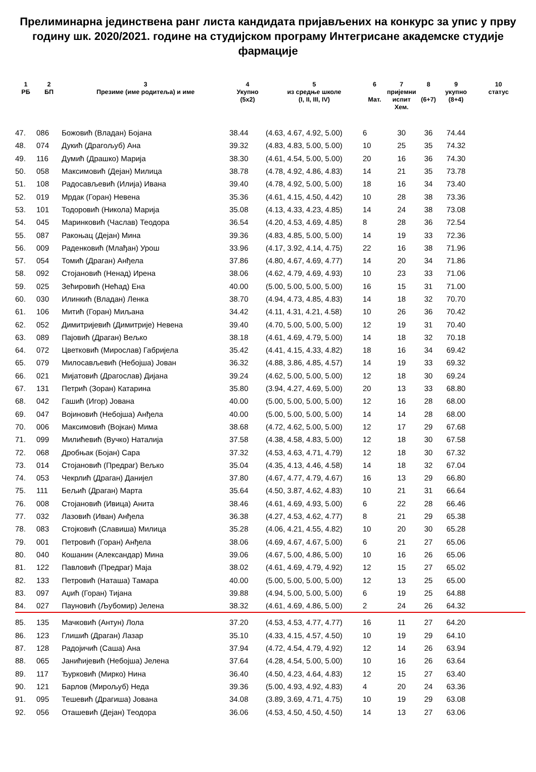Прелиминарна јединствена ранг листа кандидата пријављених на конкурс за упис у прву годину шк. 2020/2021. године на студијском програму Интегрисане академске студије фармације
| 1 РБ | 2 БП | 3 Презиме (име родитеља) и име | 4 Укупно (5x2) | 5 из средње школе (I, II, III, IV) | 6 Мат. | 7 пријемни испит Хем. | 8 (6+7) | 9 укупно (8+4) | 10 статус |
| --- | --- | --- | --- | --- | --- | --- | --- | --- | --- |
| 47. | 086 | Божовић (Владан) Бојана | 38.44 | (4.63, 4.67, 4.92, 5.00) | 6 | 30 | 36 | 74.44 | |
| 48. | 074 | Дукић (Драгољуб) Ана | 39.32 | (4.83, 4.83, 5.00, 5.00) | 10 | 25 | 35 | 74.32 | |
| 49. | 116 | Думић (Драшко) Марија | 38.30 | (4.61, 4.54, 5.00, 5.00) | 20 | 16 | 36 | 74.30 | |
| 50. | 058 | Максимовић (Дејан) Милица | 38.78 | (4.78, 4.92, 4.86, 4.83) | 14 | 21 | 35 | 73.78 | |
| 51. | 108 | Радосављевић (Илија) Ивана | 39.40 | (4.78, 4.92, 5.00, 5.00) | 18 | 16 | 34 | 73.40 | |
| 52. | 019 | Мрдак (Горан) Невена | 35.36 | (4.61, 4.15, 4.50, 4.42) | 10 | 28 | 38 | 73.36 | |
| 53. | 101 | Тодоровић (Никола) Марија | 35.08 | (4.13, 4.33, 4.23, 4.85) | 14 | 24 | 38 | 73.08 | |
| 54. | 045 | Маринковић (Часлав) Теодора | 36.54 | (4.20, 4.53, 4.69, 4.85) | 8 | 28 | 36 | 72.54 | |
| 55. | 087 | Ракоњац (Дејан) Мина | 39.36 | (4.83, 4.85, 5.00, 5.00) | 14 | 19 | 33 | 72.36 | |
| 56. | 009 | Раденковић (Млађан) Урош | 33.96 | (4.17, 3.92, 4.14, 4.75) | 22 | 16 | 38 | 71.96 | |
| 57. | 054 | Томић (Драган) Анђела | 37.86 | (4.80, 4.67, 4.69, 4.77) | 14 | 20 | 34 | 71.86 | |
| 58. | 092 | Стојановић (Ненад) Ирена | 38.06 | (4.62, 4.79, 4.69, 4.93) | 10 | 23 | 33 | 71.06 | |
| 59. | 025 | Зећировић (Нећад) Ена | 40.00 | (5.00, 5.00, 5.00, 5.00) | 16 | 15 | 31 | 71.00 | |
| 60. | 030 | Илинкић (Владан) Ленка | 38.70 | (4.94, 4.73, 4.85, 4.83) | 14 | 18 | 32 | 70.70 | |
| 61. | 106 | Митић (Горан) Миљана | 34.42 | (4.11, 4.31, 4.21, 4.58) | 10 | 26 | 36 | 70.42 | |
| 62. | 052 | Димитријевић (Димитрије) Невена | 39.40 | (4.70, 5.00, 5.00, 5.00) | 12 | 19 | 31 | 70.40 | |
| 63. | 089 | Пајовић (Драган) Вељко | 38.18 | (4.61, 4.69, 4.79, 5.00) | 14 | 18 | 32 | 70.18 | |
| 64. | 072 | Цветковић (Мирослав) Габријела | 35.42 | (4.41, 4.15, 4.33, 4.82) | 18 | 16 | 34 | 69.42 | |
| 65. | 079 | Милосављевић (Небојша) Јован | 36.32 | (4.88, 3.86, 4.85, 4.57) | 14 | 19 | 33 | 69.32 | |
| 66. | 021 | Мијатовић (Драгослав) Дијана | 39.24 | (4.62, 5.00, 5.00, 5.00) | 12 | 18 | 30 | 69.24 | |
| 67. | 131 | Петрић (Зоран) Катарина | 35.80 | (3.94, 4.27, 4.69, 5.00) | 20 | 13 | 33 | 68.80 | |
| 68. | 042 | Гашић (Игор) Јована | 40.00 | (5.00, 5.00, 5.00, 5.00) | 12 | 16 | 28 | 68.00 | |
| 69. | 047 | Војиновић (Небојша) Анђела | 40.00 | (5.00, 5.00, 5.00, 5.00) | 14 | 14 | 28 | 68.00 | |
| 70. | 006 | Максимовић (Војкан) Мима | 38.68 | (4.72, 4.62, 5.00, 5.00) | 12 | 17 | 29 | 67.68 | |
| 71. | 099 | Милићевић (Вучко) Наталија | 37.58 | (4.38, 4.58, 4.83, 5.00) | 12 | 18 | 30 | 67.58 | |
| 72. | 068 | Дробњак (Бојан) Сара | 37.32 | (4.53, 4.63, 4.71, 4.79) | 12 | 18 | 30 | 67.32 | |
| 73. | 014 | Стојановић (Предраг) Вељко | 35.04 | (4.35, 4.13, 4.46, 4.58) | 14 | 18 | 32 | 67.04 | |
| 74. | 053 | Чекрлић (Драган) Данијел | 37.80 | (4.67, 4.77, 4.79, 4.67) | 16 | 13 | 29 | 66.80 | |
| 75. | 111 | Бељић (Драган) Марта | 35.64 | (4.50, 3.87, 4.62, 4.83) | 10 | 21 | 31 | 66.64 | |
| 76. | 008 | Стојановић (Ивица) Анита | 38.46 | (4.61, 4.69, 4.93, 5.00) | 6 | 22 | 28 | 66.46 | |
| 77. | 032 | Лазовић (Иван) Анђела | 36.38 | (4.27, 4.53, 4.62, 4.77) | 8 | 21 | 29 | 65.38 | |
| 78. | 083 | Стојковић (Славиша) Милица | 35.28 | (4.06, 4.21, 4.55, 4.82) | 10 | 20 | 30 | 65.28 | |
| 79. | 001 | Петровић (Горан) Анђела | 38.06 | (4.69, 4.67, 4.67, 5.00) | 6 | 21 | 27 | 65.06 | |
| 80. | 040 | Кошанин (Александар) Мина | 39.06 | (4.67, 5.00, 4.86, 5.00) | 10 | 16 | 26 | 65.06 | |
| 81. | 122 | Павловић (Предраг) Маја | 38.02 | (4.61, 4.69, 4.79, 4.92) | 12 | 15 | 27 | 65.02 | |
| 82. | 133 | Петровић (Наташа) Тамара | 40.00 | (5.00, 5.00, 5.00, 5.00) | 12 | 13 | 25 | 65.00 | |
| 83. | 097 | Аџић (Горан) Тијана | 39.88 | (4.94, 5.00, 5.00, 5.00) | 6 | 19 | 25 | 64.88 | |
| 84. | 027 | Пауновић (Љубомир) Јелена | 38.32 | (4.61, 4.69, 4.86, 5.00) | 2 | 24 | 26 | 64.32 | |
| 85. | 135 | Мачковић (Антун) Лола | 37.20 | (4.53, 4.53, 4.77, 4.77) | 16 | 11 | 27 | 64.20 | |
| 86. | 123 | Глишић (Драган) Лазар | 35.10 | (4.33, 4.15, 4.57, 4.50) | 10 | 19 | 29 | 64.10 | |
| 87. | 128 | Радојичић (Саша) Ана | 37.94 | (4.72, 4.54, 4.79, 4.92) | 12 | 14 | 26 | 63.94 | |
| 88. | 065 | Јанићијевић (Небојша) Јелена | 37.64 | (4.28, 4.54, 5.00, 5.00) | 10 | 16 | 26 | 63.64 | |
| 89. | 117 | Ђурковић (Мирко) Нина | 36.40 | (4.50, 4.23, 4.64, 4.83) | 12 | 15 | 27 | 63.40 | |
| 90. | 121 | Барлов (Мирољуб) Неда | 39.36 | (5.00, 4.93, 4.92, 4.83) | 4 | 20 | 24 | 63.36 | |
| 91. | 095 | Тешевић (Драгиша) Јована | 34.08 | (3.89, 3.69, 4.71, 4.75) | 10 | 19 | 29 | 63.08 | |
| 92. | 056 | Оташевић (Дејан) Теодора | 36.06 | (4.53, 4.50, 4.50, 4.50) | 14 | 13 | 27 | 63.06 | |